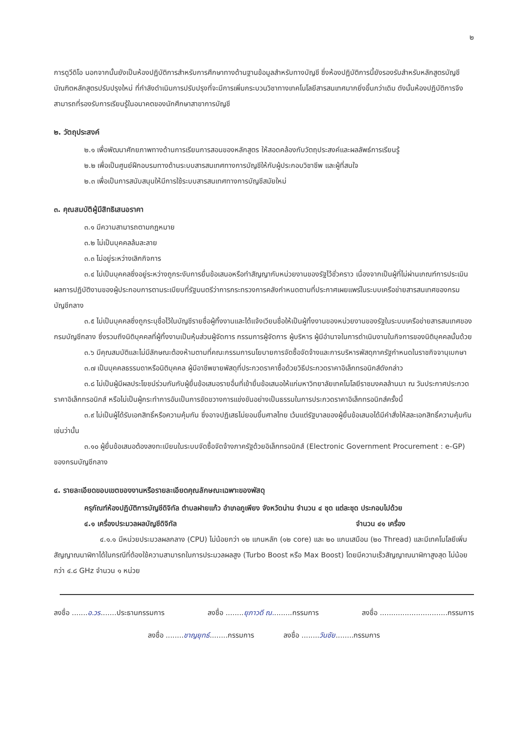๒
การดูวีดิโอ นอกจากนั้นยังเป็นห้องปฏิบัติการสำหรับการศึกษาทางด้านฐานข้อมูลสำหรับทางบัญชี ซึ่งห้องปฏิบัติการนี้ยังรองรับสำหรับหลักสูตรบัญชีบัณฑิตหลักสูตรปรับปรุงใหม่ ที่กำลังดำเนินการปรับปรุงที่จะมีการเพิ่มกระบวนวิชาทางเทคโนโลยีสารสนเทศมากยิ่งขึ้นกว่าเดิม ดังนั้นห้องปฏิบัติการจึงสามารถที่รองรับการเรียนรู้ในอนาคตของนักศึกษาสาขาการบัญชี
๒. วัตถุประสงค์
๒.๑ เพื่อพัฒนาศักยภาพทางด้านการเรียนการสอนของหลักสูตร ให้สอดคล้องกับวัตถุประสงค์และผลลัพธ์การเรียนรู้
๒.๒ เพื่อเป็นศูนย์ฝึกอบรมทางด้านระบบสารสนเทศทางการบัญชีให้กับผู้ประกอบวิชาชีพ และผู้ที่สนใจ
๒.๓ เพื่อเป็นการสนับสนุนให้มีการใช้ระบบสารสนเทศทางการบัญชีสมัยใหม่
๓. คุณสมบัติผู้มีสิทธิเสนอราคา
๓.๑ มีความสามารถตามกฎหมาย
๓.๒ ไม่เป็นบุคคลล้มละลาย
๓.๓ ไม่อยู่ระหว่างเลิกกิจการ
๓.๔ ไม่เป็นบุคคลซึ่งอยู่ระหว่างถูกระงับการยื่นข้อเสนอหรือทำสัญญากับหน่วยงานของรัฐไว้ชั่วคราว เนื่องจากเป็นผู้ที่ไม่ผ่านเกณฑ์การประเมินผลการปฏิบัติงานของผู้ประกอบการตามระเบียบที่รัฐมนตรีว่าการกระทรวงการคลังกำหนดตามที่ประกาศเผยแพร่ในระบบเครือข่ายสารสนเทศของกรมบัญชีกลาง
๓.๕ ไม่เป็นบุคคลซึ่งถูกระบุชื่อไว้ในบัญชีรายชื่อผู้ทิ้งงานและได้แจ้งเวียนชื่อให้เป็นผู้ทิ้งงานของหน่วยงานของรัฐในระบบเครือข่ายสารสนเทศของกรมบัญชีกลาง ซึ่งรวมถึงนิติบุคคลที่ผู้ทิ้งงานเป็นหุ้นส่วนผู้จัดการ กรรมการผู้จัดการ ผู้บริหาร ผู้มีอำนาจในการดำเนินงานในกิจการของนิติบุคคลนั้นด้วย
๓.๖ มีคุณสมบัติและไม่มีลักษณะต้องห้ามตามที่คณะกรรมการนโยบายการจัดซื้อจัดจ้างและการบริหารพัสดุภาครัฐกำหนดในราชกิจจานุเบกษา
๓.๗ เป็นบุคคลธรรมดาหรือนิติบุคคล ผู้มีอาชีพขายพัสดุที่ประกวดราคาซื้อด้วยวิธีประกวดราคาอิเล็กทรอนิกส์ดังกล่าว
๓.๘ ไม่เป็นผู้มีผลประโยชน์ร่วมกันกับผู้ยื่นข้อเสนอรายอื่นที่เข้ายื่นข้อเสนอให้แก่มหาวิทยาลัยเทคโนโลยีราชมงคลล้านนา ณ วันประกาศประกวดราคาอิเล็กทรอนิกส์ หรือไม่เป็นผู้กระทำการอันเป็นการขัดขวางการแข่งขันอย่างเป็นธรรมในการประกวดราคาอิเล็กทรอนิกส์ครั้งนี้
๓.๙ ไม่เป็นผู้ได้รับเอกสิทธิ์หรือความคุ้มกัน ซึ่งอาจปฏิเสธไม่ยอมขึ้นศาลไทย เว้นแต่รัฐบาลของผู้ยื่นข้อเสนอได้มีคำสั่งให้สละเอกสิทธิ์ความคุ้มกันเช่นว่านั้น
๓.๑๐ ผู้ยื่นข้อเสนอต้องลงทะเบียนในระบบจัดซื้อจัดจ้างภาครัฐด้วยอิเล็กทรอนิกส์ (Electronic Government Procurement : e-GP) ของกรมบัญชีกลาง
๔. รายละเอียดขอบเขตของงานหรือรายละเอียดคุณลักษณะเฉพาะของพัสดุ
ครุภัณฑ์ห้องปฏิบัติการบัญชีดิจิทัล ตำบลฝายแก้ว อำเภอภูเพียง จังหวัดน่าน จำนวน ๔ ชุด แต่ละชุด ประกอบไปด้วย
๔.๑ เครื่องประมวลผลบัญชีดิจิทัล จำนวน ๔๑ เครื่อง
๔.๑.๑ มีหน่วยประมวลผลกลาง (CPU) ไม่น้อยกว่า ๑๒ แกนหลัก (๑๒ core) และ ๒๐ แกนเสมือน (๒๐ Thread) และมีเทคโนโลยีเพิ่มสัญญาณนาฬิกาได้ในกรณีที่ต้องใช้ความสามารถในการประมวลผลสูง (Turbo Boost หรือ Max Boost) โดยมีความเร็วสัญญาณนาฬิกาสูงสุด ไม่น้อยกว่า ๔.๘ GHz จำนวน ๑ หน่วย
ลงชื่อ .......อ.วร.......ประธานกรรมการ ลงชื่อ ........ยุภาวดี ณ.........กรรมการ ลงชื่อ ..............................กรรมการ
ลงชื่อ ........ชาญยุทธ์........กรรมการ ลงชื่อ ........วันชัย........กรรมการ